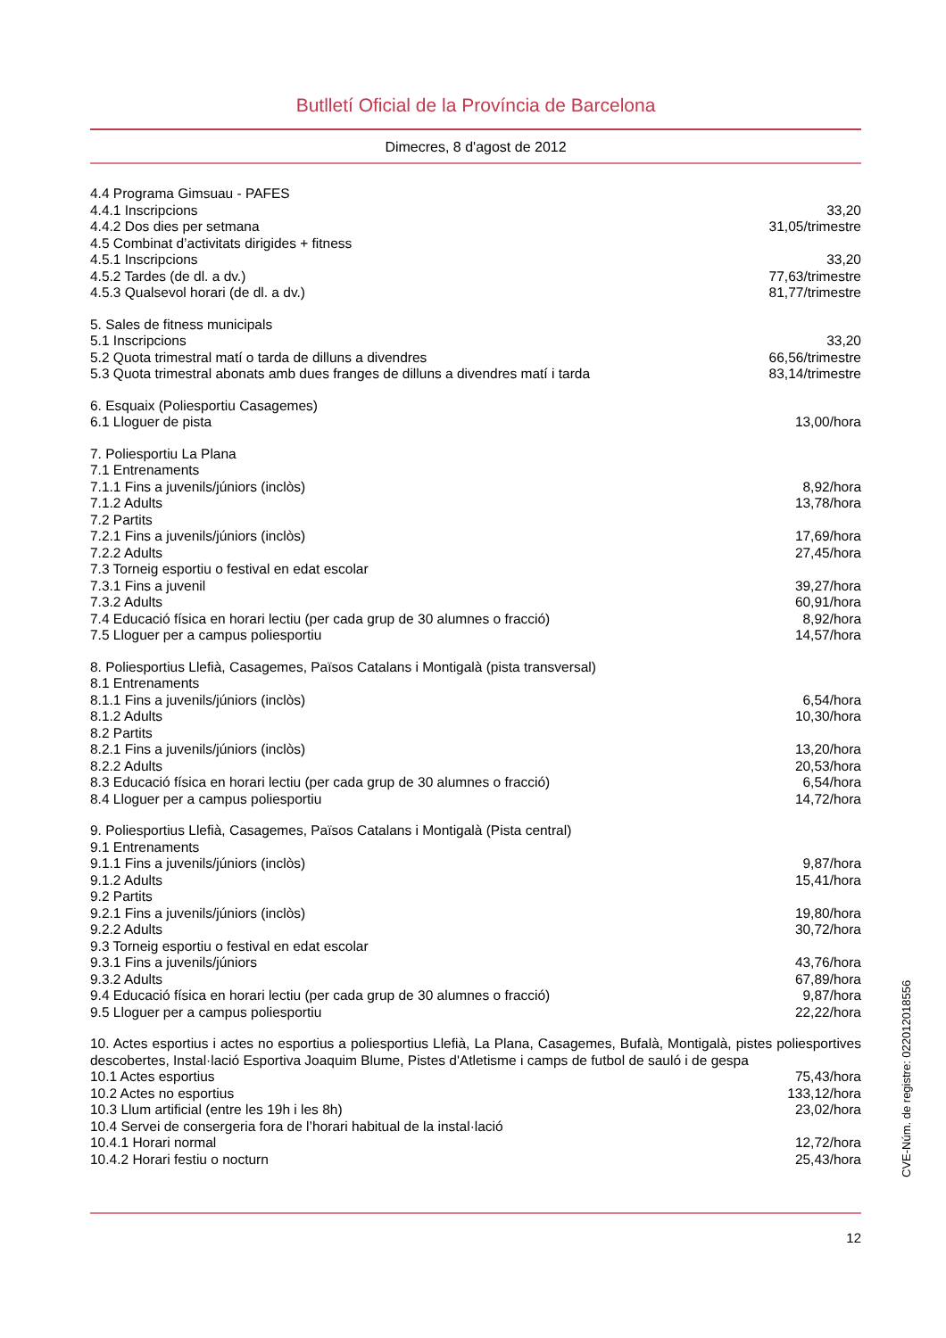Butlletí Oficial de la Província de Barcelona
Dimecres, 8 d'agost de 2012
| 4.4 Programa Gimsuau - PAFES | |
| 4.4.1 Inscripcions | 33,20 |
| 4.4.2 Dos dies per setmana | 31,05/trimestre |
| 4.5 Combinat d’activitats dirigides + fitness | |
| 4.5.1 Inscripcions | 33,20 |
| 4.5.2 Tardes (de dl. a dv.) | 77,63/trimestre |
| 4.5.3 Qualsevol horari (de dl. a dv.) | 81,77/trimestre |
| 5. Sales de fitness municipals | |
| 5.1 Inscripcions | 33,20 |
| 5.2 Quota trimestral matí o tarda de dilluns a divendres | 66,56/trimestre |
| 5.3 Quota trimestral abonats amb dues franges de dilluns a divendres matí i tarda | 83,14/trimestre |
| 6. Esquaix (Poliesportiu Casagemes) | |
| 6.1 Lloguer de pista | 13,00/hora |
| 7. Poliesportiu La Plana | |
| 7.1 Entrenaments | |
| 7.1.1 Fins a juvenils/júniors (inclòs) | 8,92/hora |
| 7.1.2 Adults | 13,78/hora |
| 7.2 Partits | |
| 7.2.1 Fins a juvenils/júniors (inclòs) | 17,69/hora |
| 7.2.2 Adults | 27,45/hora |
| 7.3 Torneig esportiu o festival en edat escolar | |
| 7.3.1 Fins a juvenil | 39,27/hora |
| 7.3.2 Adults | 60,91/hora |
| 7.4 Educació física en horari lectiu (per cada grup de 30 alumnes o fracció) | 8,92/hora |
| 7.5 Lloguer per a campus poliesportiu | 14,57/hora |
| 8. Poliesportius Llefià, Casagemes, Països Catalans i Montigalà (pista transversal) | |
| 8.1 Entrenaments | |
| 8.1.1 Fins a juvenils/júniors (inclòs) | 6,54/hora |
| 8.1.2 Adults | 10,30/hora |
| 8.2 Partits | |
| 8.2.1 Fins a juvenils/júniors (inclòs) | 13,20/hora |
| 8.2.2 Adults | 20,53/hora |
| 8.3 Educació física en horari lectiu (per cada grup de 30 alumnes o fracció) | 6,54/hora |
| 8.4 Lloguer per a campus poliesportiu | 14,72/hora |
| 9. Poliesportius Llefià, Casagemes, Països Catalans i Montigalà (Pista central) | |
| 9.1 Entrenaments | |
| 9.1.1 Fins a juvenils/júniors (inclòs) | 9,87/hora |
| 9.1.2 Adults | 15,41/hora |
| 9.2 Partits | |
| 9.2.1 Fins a juvenils/júniors (inclòs) | 19,80/hora |
| 9.2.2 Adults | 30,72/hora |
| 9.3 Torneig esportiu o festival en edat escolar | |
| 9.3.1 Fins a juvenils/júniors | 43,76/hora |
| 9.3.2 Adults | 67,89/hora |
| 9.4 Educació física en horari lectiu (per cada grup de 30 alumnes o fracció) | 9,87/hora |
| 9.5 Lloguer per a campus poliesportiu | 22,22/hora |
10. Actes esportius i actes no esportius a poliesportius Llefià, La Plana, Casagemes, Bufalà, Montigalà, pistes poliesportives descobertes, Instal·lació Esportiva Joaquim Blume, Pistes d'Atletisme i camps de futbol de sauló i de gespa
| 10.1 Actes esportius | 75,43/hora |
| 10.2 Actes no esportius | 133,12/hora |
| 10.3 Llum artificial (entre les 19h i les 8h) | 23,02/hora |
| 10.4 Servei de consergeria fora de l’horari habitual de la instal·lació | |
| 10.4.1 Horari normal | 12,72/hora |
| 10.4.2 Horari festiu o nocturn | 25,43/hora |
12
CVE-Núm. de registre: 022012018556